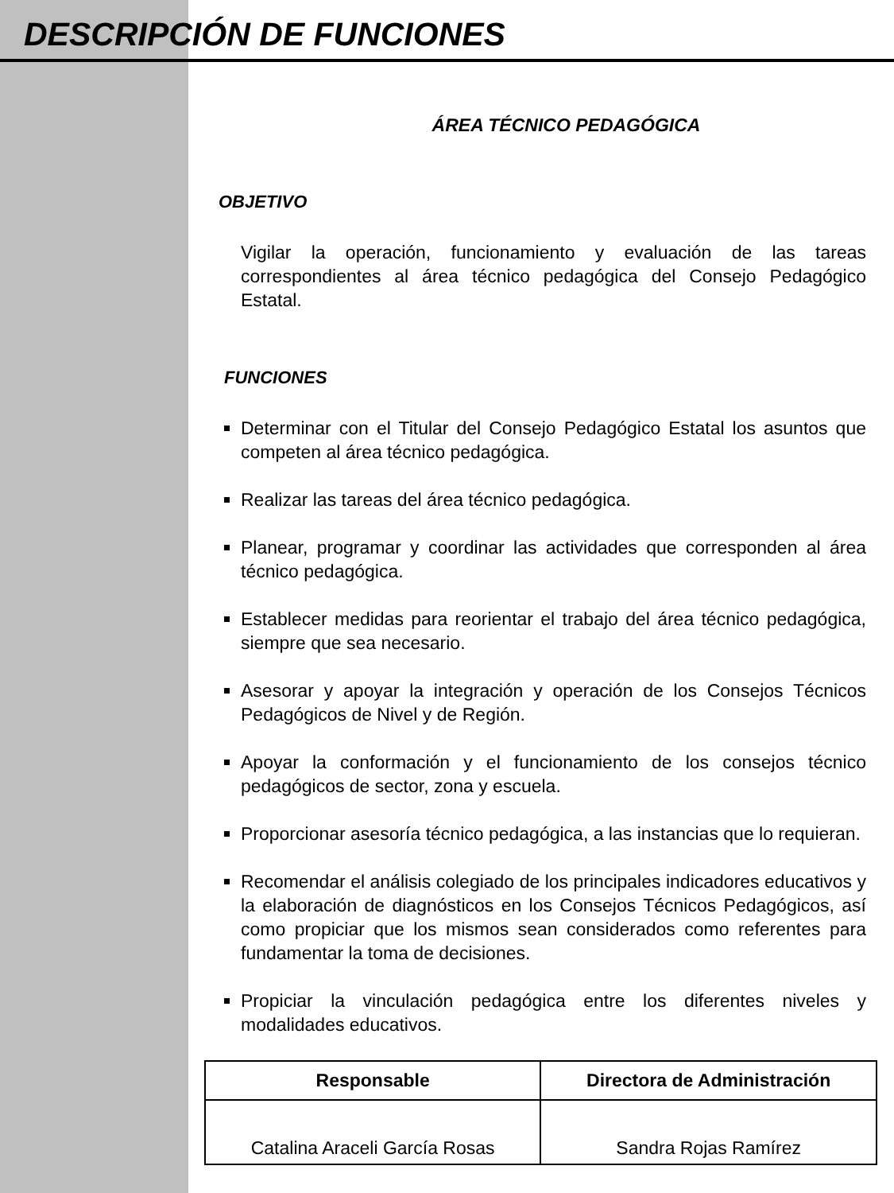DESCRIPCIÓN DE FUNCIONES
ÁREA TÉCNICO PEDAGÓGICA
OBJETIVO
Vigilar la operación, funcionamiento y evaluación de las tareas correspondientes al área técnico pedagógica del Consejo Pedagógico Estatal.
FUNCIONES
Determinar con el Titular del Consejo Pedagógico Estatal los asuntos que competen al área técnico pedagógica.
Realizar las tareas del área técnico pedagógica.
Planear, programar y coordinar las actividades que corresponden al área técnico pedagógica.
Establecer medidas para reorientar el trabajo del área técnico pedagógica, siempre que sea necesario.
Asesorar y apoyar la integración y operación de los Consejos Técnicos Pedagógicos de Nivel y de Región.
Apoyar la conformación y el funcionamiento de los consejos técnico pedagógicos de sector, zona y escuela.
Proporcionar asesoría técnico pedagógica, a las instancias que lo requieran.
Recomendar el análisis colegiado de los principales indicadores educativos y la elaboración de diagnósticos en los Consejos Técnicos Pedagógicos, así como propiciar que los mismos sean considerados como referentes para fundamentar la toma de decisiones.
Propiciar la vinculación pedagógica entre los diferentes niveles y modalidades educativos.
| Responsable | Directora de Administración |
| --- | --- |
| Catalina Araceli García Rosas | Sandra Rojas Ramírez |